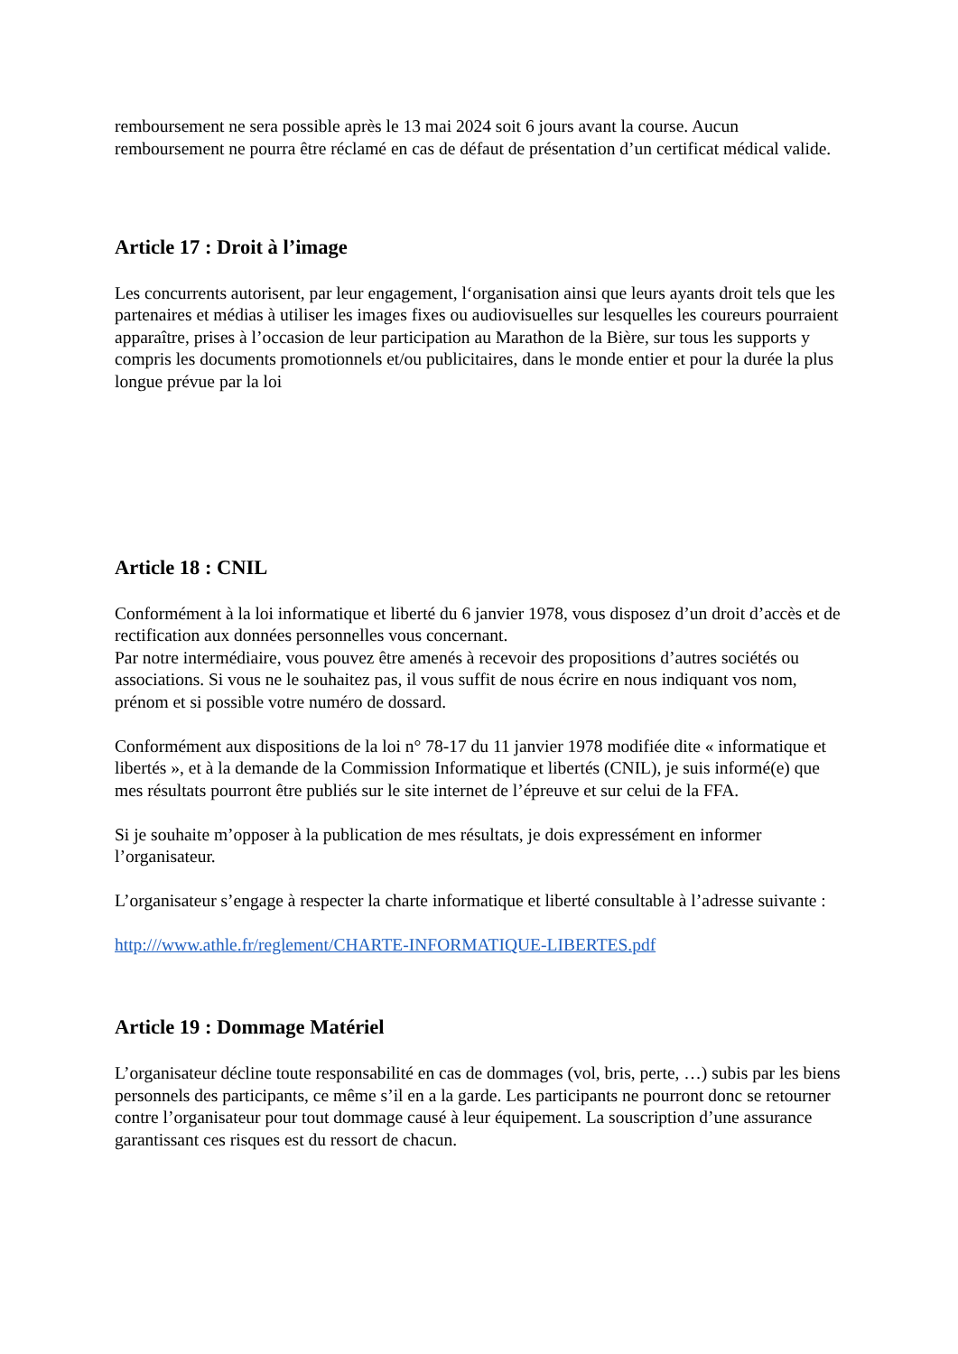remboursement ne sera possible après le 13 mai 2024 soit 6 jours avant la course. Aucun remboursement ne pourra être réclamé en cas de défaut de présentation d’un certificat médical valide.
Article 17 : Droit à l’image
Les concurrents autorisent, par leur engagement, l‘organisation ainsi que leurs ayants droit tels que les partenaires et médias à utiliser les images fixes ou audiovisuelles sur lesquelles les coureurs pourraient apparaître, prises à l’occasion de leur participation au Marathon de la Bière, sur tous les supports y compris les documents promotionnels et/ou publicitaires, dans le monde entier et pour la durée la plus longue prévue par la loi
Article 18 : CNIL
Conformément à la loi informatique et liberté du 6 janvier 1978, vous disposez d’un droit d’accès et de rectification aux données personnelles vous concernant.
Par notre intermédiaire, vous pouvez être amenés à recevoir des propositions d’autres sociétés ou associations. Si vous ne le souhaitez pas, il vous suffit de nous écrire en nous indiquant vos nom, prénom et si possible votre numéro de dossard.
Conformément aux dispositions de la loi n° 78-17 du 11 janvier 1978 modifiée dite « informatique et libertés », et à la demande de la Commission Informatique et libertés (CNIL), je suis informé(e) que mes résultats pourront être publiés sur le site internet de l’épreuve et sur celui de la FFA.
Si je souhaite m’opposer à la publication de mes résultats, je dois expressément en informer l’organisateur.
L’organisateur s’engage à respecter la charte informatique et liberté consultable à l’adresse suivante :
http:///www.athle.fr/reglement/CHARTE-INFORMATIQUE-LIBERTES.pdf
Article 19 : Dommage Matériel
L’organisateur décline toute responsabilité en cas de dommages (vol, bris, perte, …) subis par les biens personnels des participants, ce même s’il en a la garde. Les participants ne pourront donc se retourner contre l’organisateur pour tout dommage causé à leur équipement. La souscription d’une assurance garantissant ces risques est du ressort de chacun.